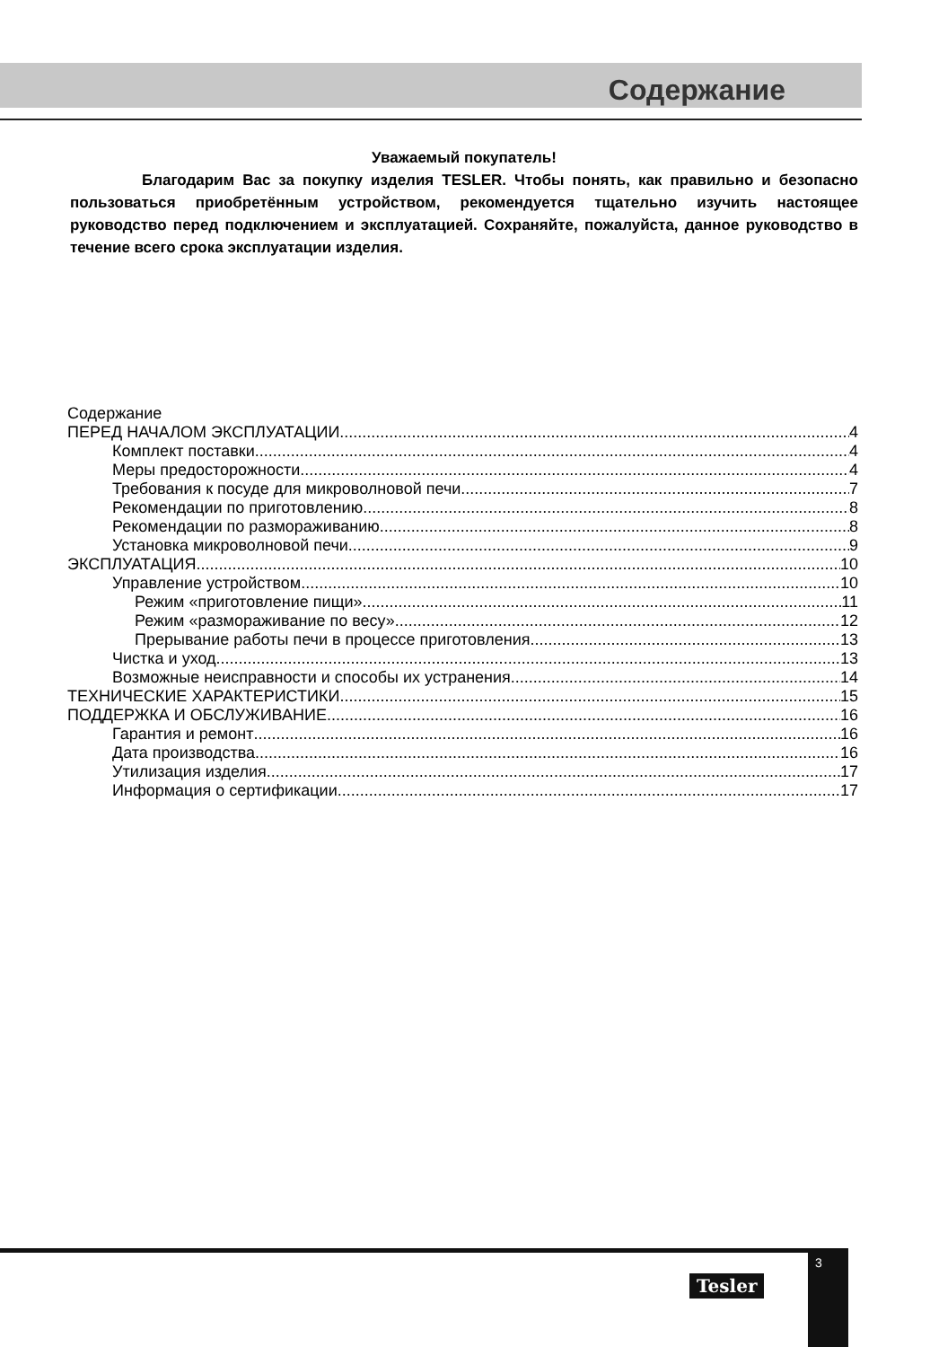Содержание
Уважаемый покупатель!
Благодарим Вас за покупку изделия TESLER. Чтобы понять, как правильно и безопасно пользоваться приобретённым устройством, рекомендуется тщательно изучить настоящее руководство перед подключением и эксплуатацией. Сохраняйте, пожалуйста, данное руководство в течение всего срока эксплуатации изделия.
Содержание
ПЕРЕД НАЧАЛОМ ЭКСПЛУАТАЦИИ 4
Комплект поставки 4
Меры предосторожности 4
Требования к посуде для микроволновой печи 7
Рекомендации по приготовлению 8
Рекомендации по размораживанию 8
Установка микроволновой печи 9
ЭКСПЛУАТАЦИЯ 10
Управление устройством 10
Режим «приготовление пищи» 11
Режим «размораживание по весу» 12
Прерывание работы печи в процессе приготовления 13
Чистка и уход 13
Возможные неисправности и способы их устранения 14
ТЕХНИЧЕСКИЕ ХАРАКТЕРИСТИКИ 15
ПОДДЕРЖКА И ОБСЛУЖИВАНИЕ 16
Гарантия и ремонт 16
Дата производства 16
Утилизация изделия 17
Информация о сертификации 17
Tesler
3